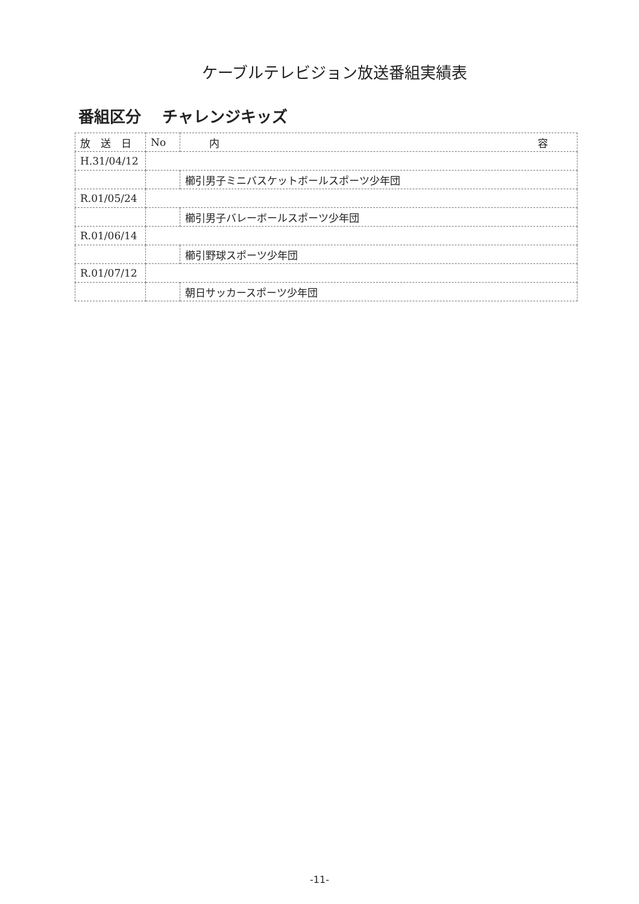ケーブルテレビジョン放送番組実績表
番組区分　 チャレンジキッズ
| 放 送 日 | No | 内 容 |
| --- | --- | --- |
| H.31/04/12 | | |
| | | 櫛引男子ミニバスケットボールスポーツ少年団 |
| R.01/05/24 | | |
| | | 櫛引男子バレーボールスポーツ少年団 |
| R.01/06/14 | | |
| | | 櫛引野球スポーツ少年団 |
| R.01/07/12 | | |
| | | 朝日サッカースポーツ少年団 |
-11-